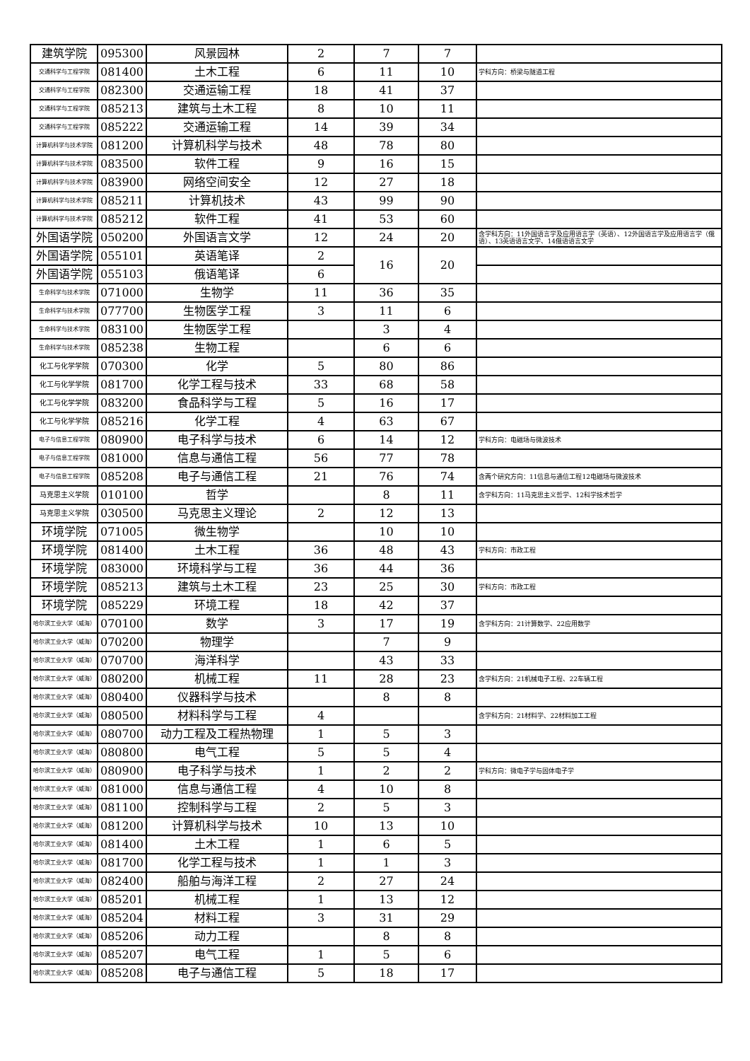| 建筑学院 | 095300 | 风景园林 | 2 | 7 | 7 | |
| 交通科学与工程学院 | 081400 | 土木工程 | 6 | 11 | 10 | 学科方向：桥梁与隧道工程 |
| 交通科学与工程学院 | 082300 | 交通运输工程 | 18 | 41 | 37 | |
| 交通科学与工程学院 | 085213 | 建筑与土木工程 | 8 | 10 | 11 | |
| 交通科学与工程学院 | 085222 | 交通运输工程 | 14 | 39 | 34 | |
| 计算机科学与技术学院 | 081200 | 计算机科学与技术 | 48 | 78 | 80 | |
| 计算机科学与技术学院 | 083500 | 软件工程 | 9 | 16 | 15 | |
| 计算机科学与技术学院 | 083900 | 网络空间安全 | 12 | 27 | 18 | |
| 计算机科学与技术学院 | 085211 | 计算机技术 | 43 | 99 | 90 | |
| 计算机科学与技术学院 | 085212 | 软件工程 | 41 | 53 | 60 | |
| 外国语学院 | 050200 | 外国语言文学 | 12 | 24 | 20 | 含学科方向：11外国语言学及应用语言学（英语）、12外国语言学及应用语言学（俄语）、13英语语言文学、14俄语语言文学 |
| 外国语学院 | 055101 | 英语笔译 | 2 | 16 | 20 | |
| 外国语学院 | 055103 | 俄语笔译 | 6 | | | |
| 生命科学与技术学院 | 071000 | 生物学 | 11 | 36 | 35 | |
| 生命科学与技术学院 | 077700 | 生物医学工程 | 3 | 11 | 6 | |
| 生命科学与技术学院 | 083100 | 生物医学工程 | | 3 | 4 | |
| 生命科学与技术学院 | 085238 | 生物工程 | | 6 | 6 | |
| 化工与化学学院 | 070300 | 化学 | 5 | 80 | 86 | |
| 化工与化学学院 | 081700 | 化学工程与技术 | 33 | 68 | 58 | |
| 化工与化学学院 | 083200 | 食品科学与工程 | 5 | 16 | 17 | |
| 化工与化学学院 | 085216 | 化学工程 | 4 | 63 | 67 | |
| 电子与信息工程学院 | 080900 | 电子科学与技术 | 6 | 14 | 12 | 学科方向：电磁场与微波技术 |
| 电子与信息工程学院 | 081000 | 信息与通信工程 | 56 | 77 | 78 | |
| 电子与信息工程学院 | 085208 | 电子与通信工程 | 21 | 76 | 74 | 含两个研究方向：11信息与通信工程12电磁场与微波技术 |
| 马克思主义学院 | 010100 | 哲学 | | 8 | 11 | 含学科方向：11马克思主义哲学、12科学技术哲学 |
| 马克思主义学院 | 030500 | 马克思主义理论 | 2 | 12 | 13 | |
| 环境学院 | 071005 | 微生物学 | | 10 | 10 | |
| 环境学院 | 081400 | 土木工程 | 36 | 48 | 43 | 学科方向：市政工程 |
| 环境学院 | 083000 | 环境科学与工程 | 36 | 44 | 36 | |
| 环境学院 | 085213 | 建筑与土木工程 | 23 | 25 | 30 | 学科方向：市政工程 |
| 环境学院 | 085229 | 环境工程 | 18 | 42 | 37 | |
| 哈尔滨工业大学（威海） | 070100 | 数学 | 3 | 17 | 19 | 含学科方向：21计算数学、22应用数学 |
| 哈尔滨工业大学（威海） | 070200 | 物理学 | | 7 | 9 | |
| 哈尔滨工业大学（威海） | 070700 | 海洋科学 | | 43 | 33 | |
| 哈尔滨工业大学（威海） | 080200 | 机械工程 | 11 | 28 | 23 | 含学科方向：21机械电子工程、22车辆工程 |
| 哈尔滨工业大学（威海） | 080400 | 仪器科学与技术 | | 8 | 8 | |
| 哈尔滨工业大学（威海） | 080500 | 材料科学与工程 | 4 | | | 含学科方向：21材料学、22材料加工工程 |
| 哈尔滨工业大学（威海） | 080700 | 动力工程及工程热物理 | 1 | 5 | 3 | |
| 哈尔滨工业大学（威海） | 080800 | 电气工程 | 5 | 5 | 4 | |
| 哈尔滨工业大学（威海） | 080900 | 电子科学与技术 | 1 | 2 | 2 | 学科方向：微电子学与固体电子学 |
| 哈尔滨工业大学（威海） | 081000 | 信息与通信工程 | 4 | 10 | 8 | |
| 哈尔滨工业大学（威海） | 081100 | 控制科学与工程 | 2 | 5 | 3 | |
| 哈尔滨工业大学（威海） | 081200 | 计算机科学与技术 | 10 | 13 | 10 | |
| 哈尔滨工业大学（威海） | 081400 | 土木工程 | 1 | 6 | 5 | |
| 哈尔滨工业大学（威海） | 081700 | 化学工程与技术 | 1 | 1 | 3 | |
| 哈尔滨工业大学（威海） | 082400 | 船舶与海洋工程 | 2 | 27 | 24 | |
| 哈尔滨工业大学（威海） | 085201 | 机械工程 | 1 | 13 | 12 | |
| 哈尔滨工业大学（威海） | 085204 | 材料工程 | 3 | 31 | 29 | |
| 哈尔滨工业大学（威海） | 085206 | 动力工程 | | 8 | 8 | |
| 哈尔滨工业大学（威海） | 085207 | 电气工程 | 1 | 5 | 6 | |
| 哈尔滨工业大学（威海） | 085208 | 电子与通信工程 | 5 | 18 | 17 | |